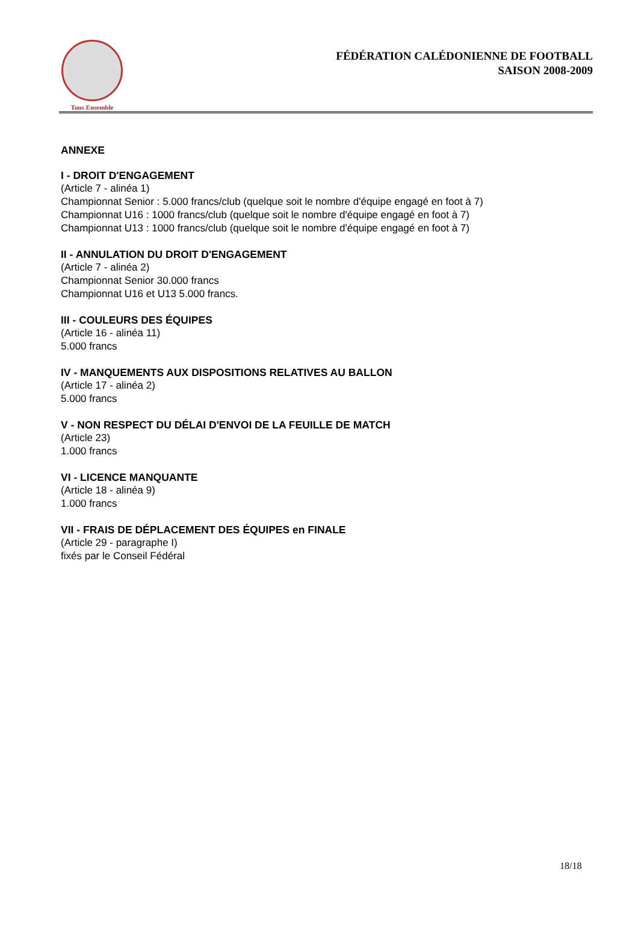Tous Ensemble
FÉDÉRATION CALÉDONIENNE DE FOOTBALL
SAISON 2008-2009
ANNEXE
I - DROIT D'ENGAGEMENT
(Article 7 - alinéa 1)
Championnat Senior : 5.000 francs/club (quelque soit le nombre d'équipe engagé en foot à 7)
Championnat U16 : 1000 francs/club (quelque soit le nombre d'équipe engagé en foot à 7)
Championnat U13 : 1000 francs/club (quelque soit le nombre d'équipe engagé en foot à 7)
II - ANNULATION DU DROIT D'ENGAGEMENT
(Article 7 - alinéa 2)
Championnat Senior 30.000 francs
Championnat U16 et U13 5.000 francs.
III - COULEURS DES ÉQUIPES
(Article 16 - alinéa 11)
5.000 francs
IV - MANQUEMENTS AUX DISPOSITIONS RELATIVES AU BALLON
(Article 17 - alinéa 2)
5.000 francs
V - NON RESPECT DU DÉLAI D'ENVOI DE LA FEUILLE DE MATCH
(Article 23)
1.000 francs
VI - LICENCE MANQUANTE
(Article 18 - alinéa 9)
1.000 francs
VII - FRAIS DE DÉPLACEMENT DES ÉQUIPES en FINALE
(Article 29 - paragraphe I)
fixés par le Conseil Fédéral
18/18